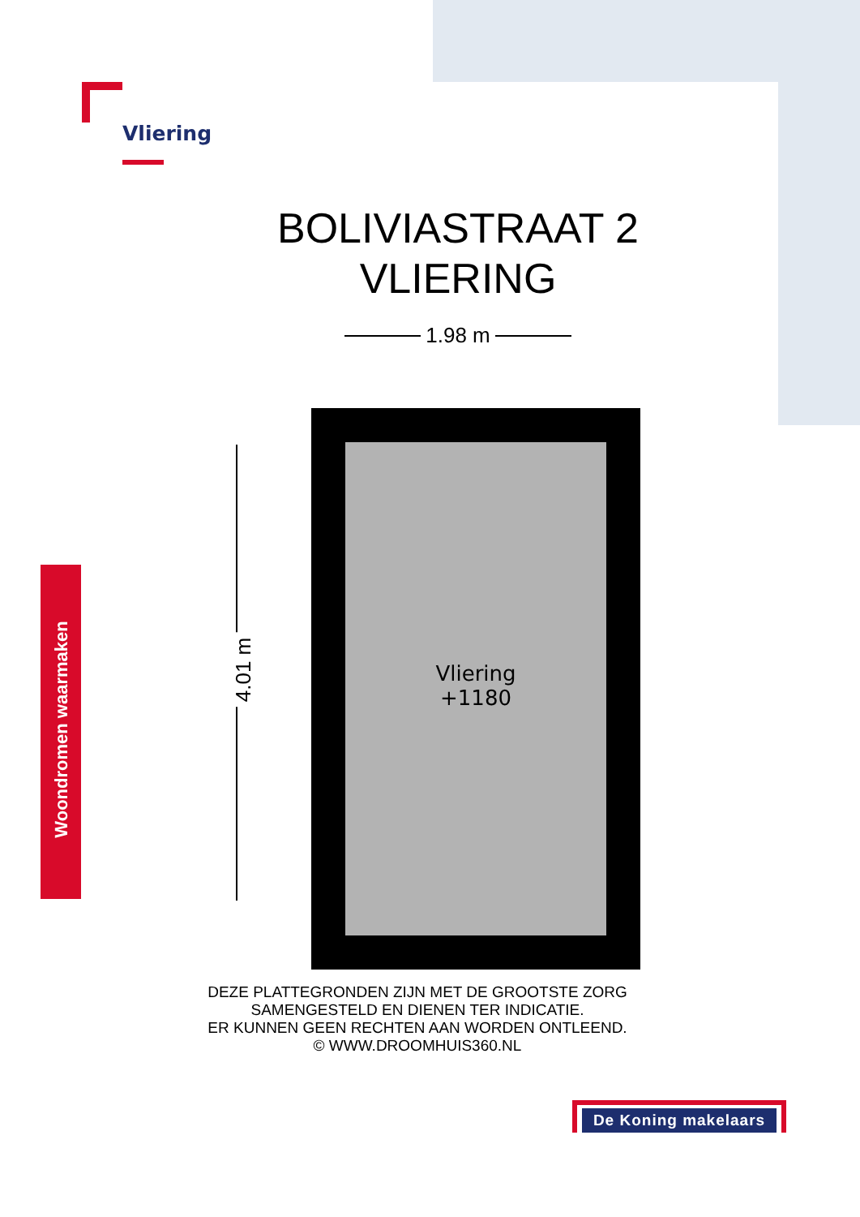Vliering
Woondromen waarmaken
BOLIVIASTRAAT 2
VLIERING
1.98 m
4.01 m
Vliering
+1180
DEZE PLATTEGRONDEN ZIJN MET DE GROOTSTE ZORG
SAMENGESTELD EN DIENEN TER INDICATIE.
ER KUNNEN GEEN RECHTEN AAN WORDEN ONTLEEND.
© WWW.DROOMHUIS360.NL
De Koning makelaars